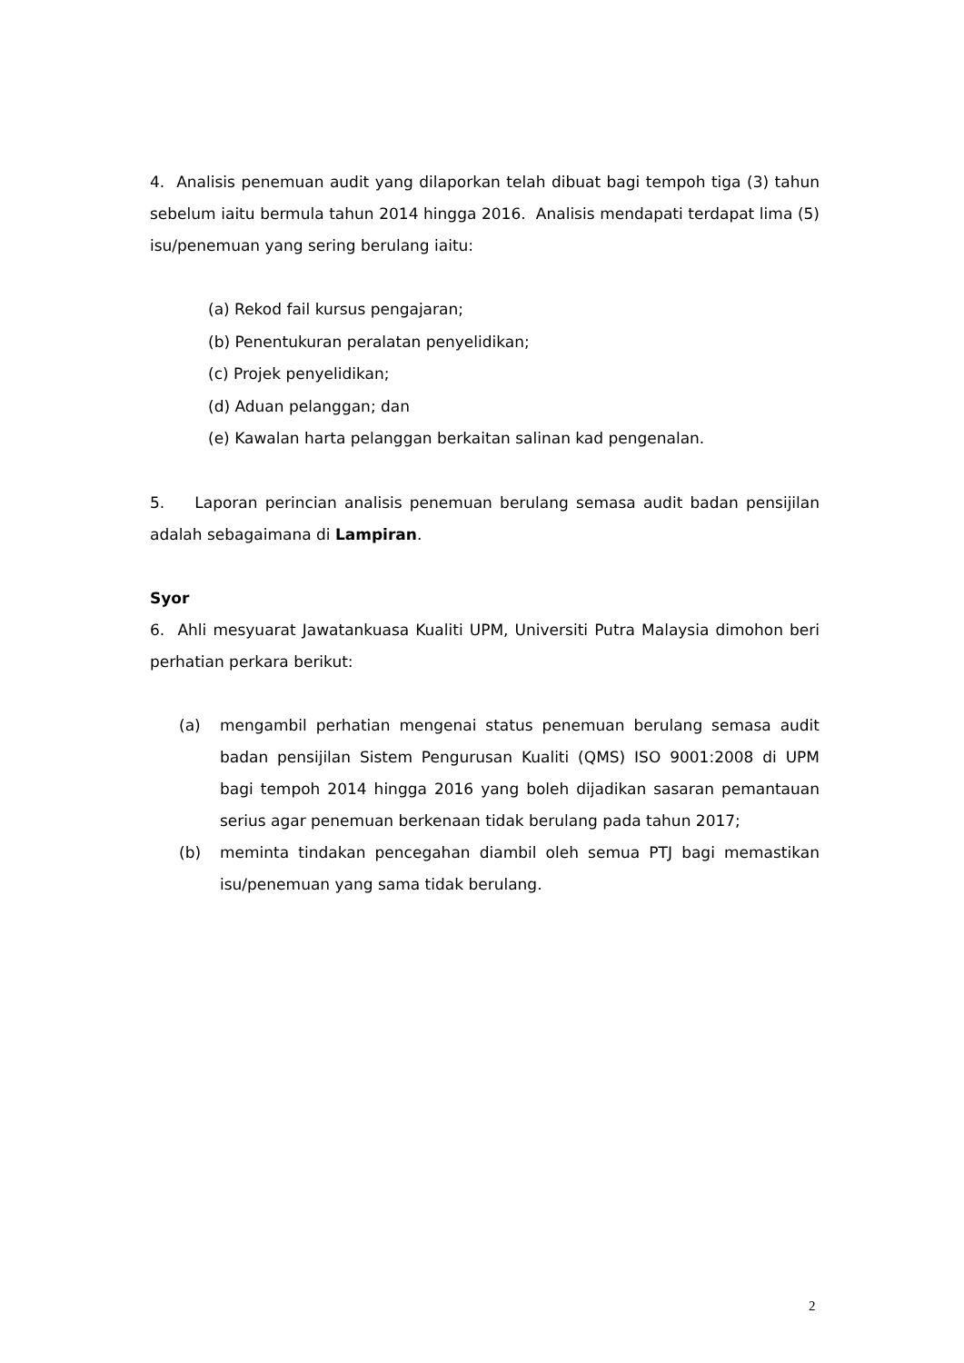4. Analisis penemuan audit yang dilaporkan telah dibuat bagi tempoh tiga (3) tahun sebelum iaitu bermula tahun 2014 hingga 2016. Analisis mendapati terdapat lima (5) isu/penemuan yang sering berulang iaitu:
(a) Rekod fail kursus pengajaran;
(b) Penentukuran peralatan penyelidikan;
(c) Projek penyelidikan;
(d) Aduan pelanggan; dan
(e) Kawalan harta pelanggan berkaitan salinan kad pengenalan.
5. Laporan perincian analisis penemuan berulang semasa audit badan pensijilan adalah sebagaimana di Lampiran.
Syor
6. Ahli mesyuarat Jawatankuasa Kualiti UPM, Universiti Putra Malaysia dimohon beri perhatian perkara berikut:
(a) mengambil perhatian mengenai status penemuan berulang semasa audit badan pensijilan Sistem Pengurusan Kualiti (QMS) ISO 9001:2008 di UPM bagi tempoh 2014 hingga 2016 yang boleh dijadikan sasaran pemantauan serius agar penemuan berkenaan tidak berulang pada tahun 2017;
(b) meminta tindakan pencegahan diambil oleh semua PTJ bagi memastikan isu/penemuan yang sama tidak berulang.
2